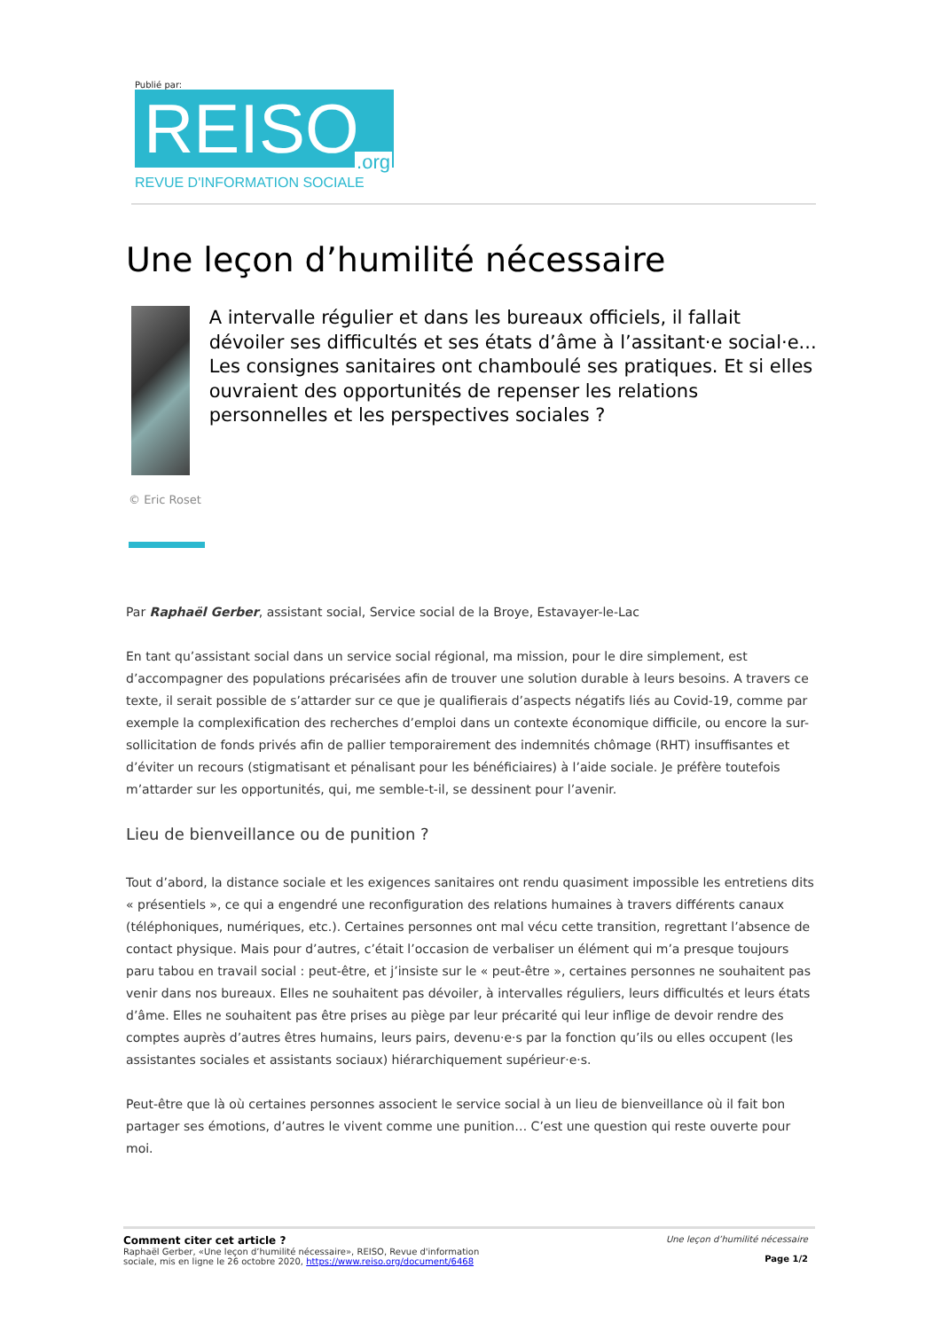Publié par:
REISO.org
REVUE D'INFORMATION SOCIALE
Une leçon d’humilité nécessaire
A intervalle régulier et dans les bureaux officiels, il fallait dévoiler ses difficultés et ses états d’âme à l’assitant·e social·e... Les consignes sanitaires ont chamboulé ses pratiques. Et si elles ouvraient des opportunités de repenser les relations personnelles et les perspectives sociales ?
© Eric Roset
Par Raphaël Gerber, assistant social, Service social de la Broye, Estavayer-le-Lac
En tant qu’assistant social dans un service social régional, ma mission, pour le dire simplement, est d’accompagner des populations précarisées afin de trouver une solution durable à leurs besoins. A travers ce texte, il serait possible de s’attarder sur ce que je qualifierais d’aspects négatifs liés au Covid-19, comme par exemple la complexification des recherches d’emploi dans un contexte économique difficile, ou encore la sur-sollicitation de fonds privés afin de pallier temporairement des indemnités chômage (RHT) insuffisantes et d’éviter un recours (stigmatisant et pénalisant pour les bénéficiaires) à l’aide sociale. Je préfère toutefois m’attarder sur les opportunités, qui, me semble-t-il, se dessinent pour l’avenir.
Lieu de bienveillance ou de punition ?
Tout d’abord, la distance sociale et les exigences sanitaires ont rendu quasiment impossible les entretiens dits « présentiels », ce qui a engendré une reconfiguration des relations humaines à travers différents canaux (téléphoniques, numériques, etc.). Certaines personnes ont mal vécu cette transition, regrettant l’absence de contact physique. Mais pour d’autres, c’était l’occasion de verbaliser un élément qui m’a presque toujours paru tabou en travail social : peut-être, et j’insiste sur le « peut-être », certaines personnes ne souhaitent pas venir dans nos bureaux. Elles ne souhaitent pas dévoiler, à intervalles réguliers, leurs difficultés et leurs états d’âme. Elles ne souhaitent pas être prises au piège par leur précarité qui leur inflige de devoir rendre des comptes auprès d’autres êtres humains, leurs pairs, devenu·e·s par la fonction qu’ils ou elles occupent (les assistantes sociales et assistants sociaux) hiérarchiquement supérieur·e·s.
Peut-être que là où certaines personnes associent le service social à un lieu de bienveillance où il fait bon partager ses émotions, d’autres le vivent comme une punition… C’est une question qui reste ouverte pour moi.
Comment citer cet article ?
Raphaël Gerber, «Une leçon d’humilité nécessaire», REISO, Revue d'information
sociale, mis en ligne le 26 octobre 2020, https://www.reiso.org/document/6468
Une leçon d’humilité nécessaire
Page 1/2